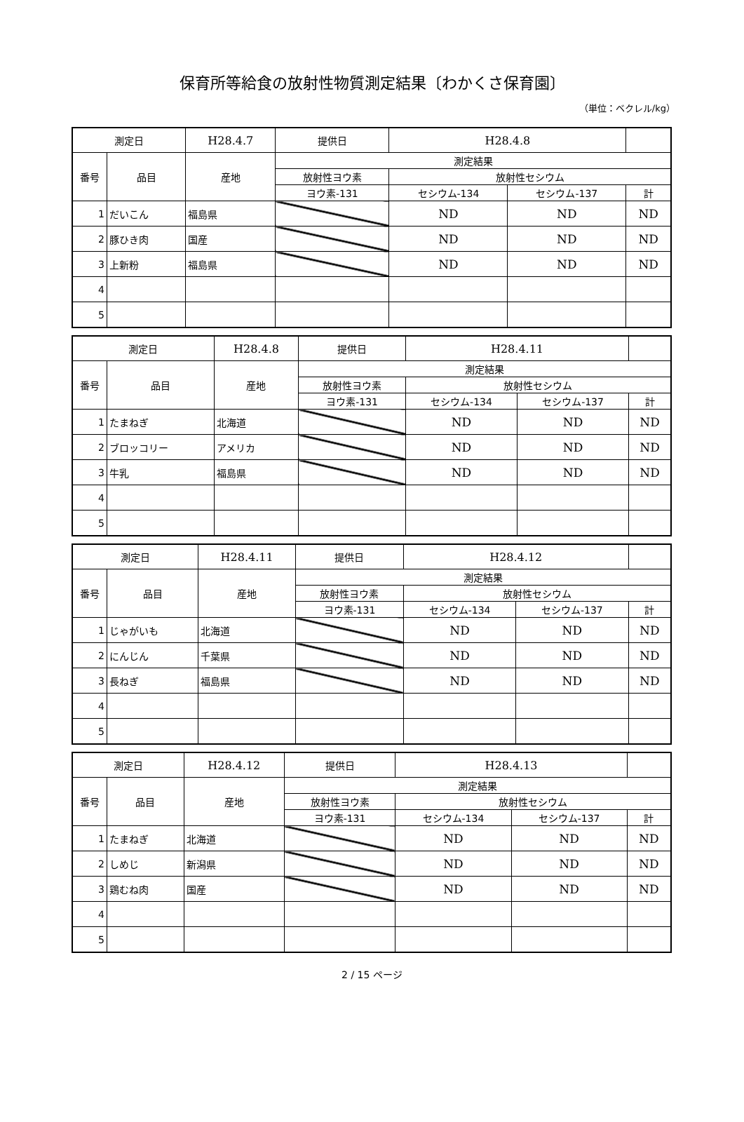保育所等給食の放射性物質測定結果〔わかくさ保育園〕
（単位：ベクレル/kg）
| 測定日 | | H28.4.7 | 提供日 | H28.4.8 | | |
| 番号 | 品目 | 産地 | 測定結果 | | | |
| | | | 放射性ヨウ素 | 放射性セシウム | | |
| | | | ヨウ素-131 | セシウム-134 | セシウム-137 | 計 |
| 1 | だいこん | 福島県 | | ND | ND | ND |
| 2 | 豚ひき肉 | 国産 | | ND | ND | ND |
| 3 | 上新粉 | 福島県 | | ND | ND | ND |
| 4 | | | | | | |
| 5 | | | | | | |
| 測定日 | | H28.4.8 | 提供日 | H28.4.11 | | |
| 番号 | 品目 | 産地 | 測定結果 | | | |
| | | | 放射性ヨウ素 | 放射性セシウム | | |
| | | | ヨウ素-131 | セシウム-134 | セシウム-137 | 計 |
| 1 | たまねぎ | 北海道 | | ND | ND | ND |
| 2 | ブロッコリー | アメリカ | | ND | ND | ND |
| 3 | 牛乳 | 福島県 | | ND | ND | ND |
| 4 | | | | | | |
| 5 | | | | | | |
| 測定日 | | H28.4.11 | 提供日 | H28.4.12 | | |
| 番号 | 品目 | 産地 | 測定結果 | | | |
| | | | 放射性ヨウ素 | 放射性セシウム | | |
| | | | ヨウ素-131 | セシウム-134 | セシウム-137 | 計 |
| 1 | じゃがいも | 北海道 | | ND | ND | ND |
| 2 | にんじん | 千葉県 | | ND | ND | ND |
| 3 | 長ねぎ | 福島県 | | ND | ND | ND |
| 4 | | | | | | |
| 5 | | | | | | |
| 測定日 | | H28.4.12 | 提供日 | H28.4.13 | | |
| 番号 | 品目 | 産地 | 測定結果 | | | |
| | | | 放射性ヨウ素 | 放射性セシウム | | |
| | | | ヨウ素-131 | セシウム-134 | セシウム-137 | 計 |
| 1 | たまねぎ | 北海道 | | ND | ND | ND |
| 2 | しめじ | 新潟県 | | ND | ND | ND |
| 3 | 鶏むね肉 | 国産 | | ND | ND | ND |
| 4 | | | | | | |
| 5 | | | | | | |
2 / 15 ページ